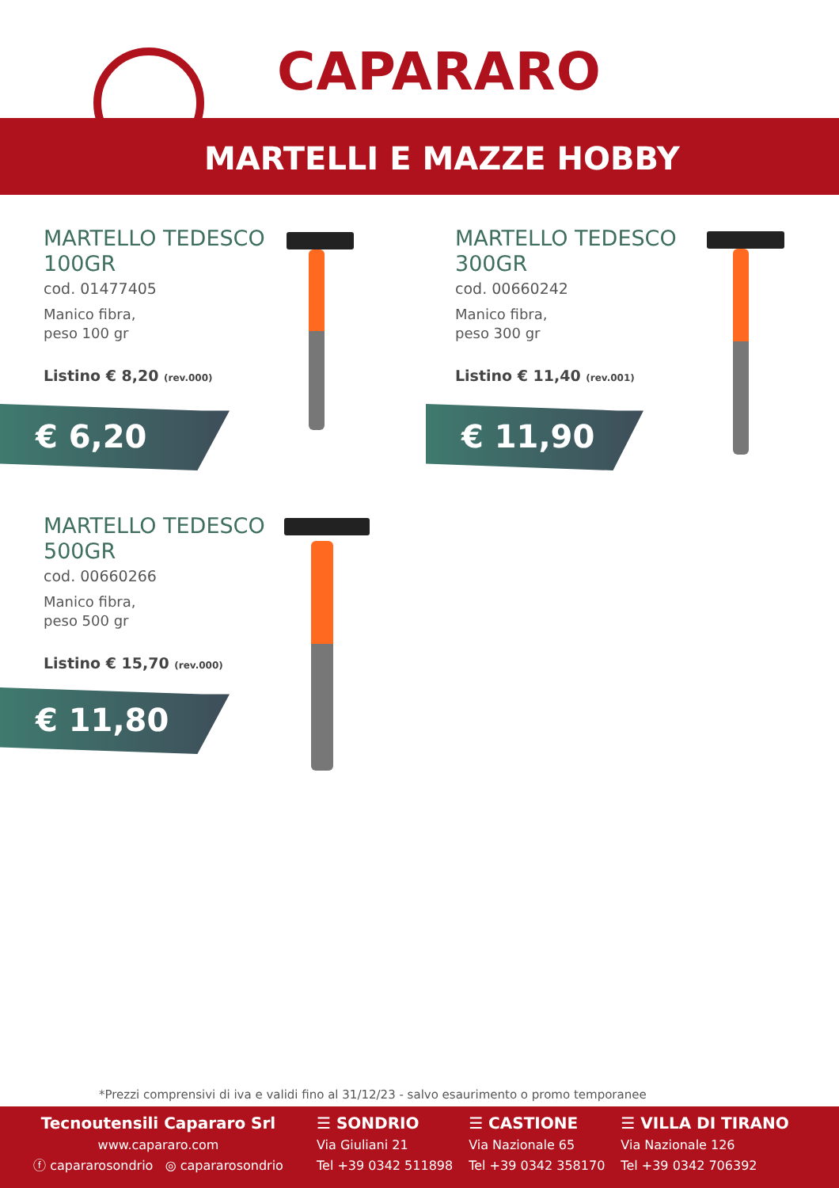CAPARARO
MARTELLI E MAZZE HOBBY
MARTELLO TEDESCO 100GR
cod. 01477405
Manico fibra,
peso 100 gr
Listino € 8,20 (rev.000)
€ 6,20
MARTELLO TEDESCO 300GR
cod. 00660242
Manico fibra,
peso 300 gr
Listino € 11,40 (rev.001)
€ 11,90
MARTELLO TEDESCO 500GR
cod. 00660266
Manico fibra,
peso 500 gr
Listino € 15,70 (rev.000)
€ 11,80
*Prezzi comprensivi di iva e validi fino al 31/12/23 - salvo esaurimento o promo temporanee
Tecnoutensili Capararo Srl
www.capararo.com
ⓕ capararosondrio ◎ capararosondrio
☰ SONDRIO
Via Giuliani 21
Tel +39 0342 511898
☰ CASTIONE
Via Nazionale 65
Tel +39 0342 358170
☰ VILLA DI TIRANO
Via Nazionale 126
Tel +39 0342 706392